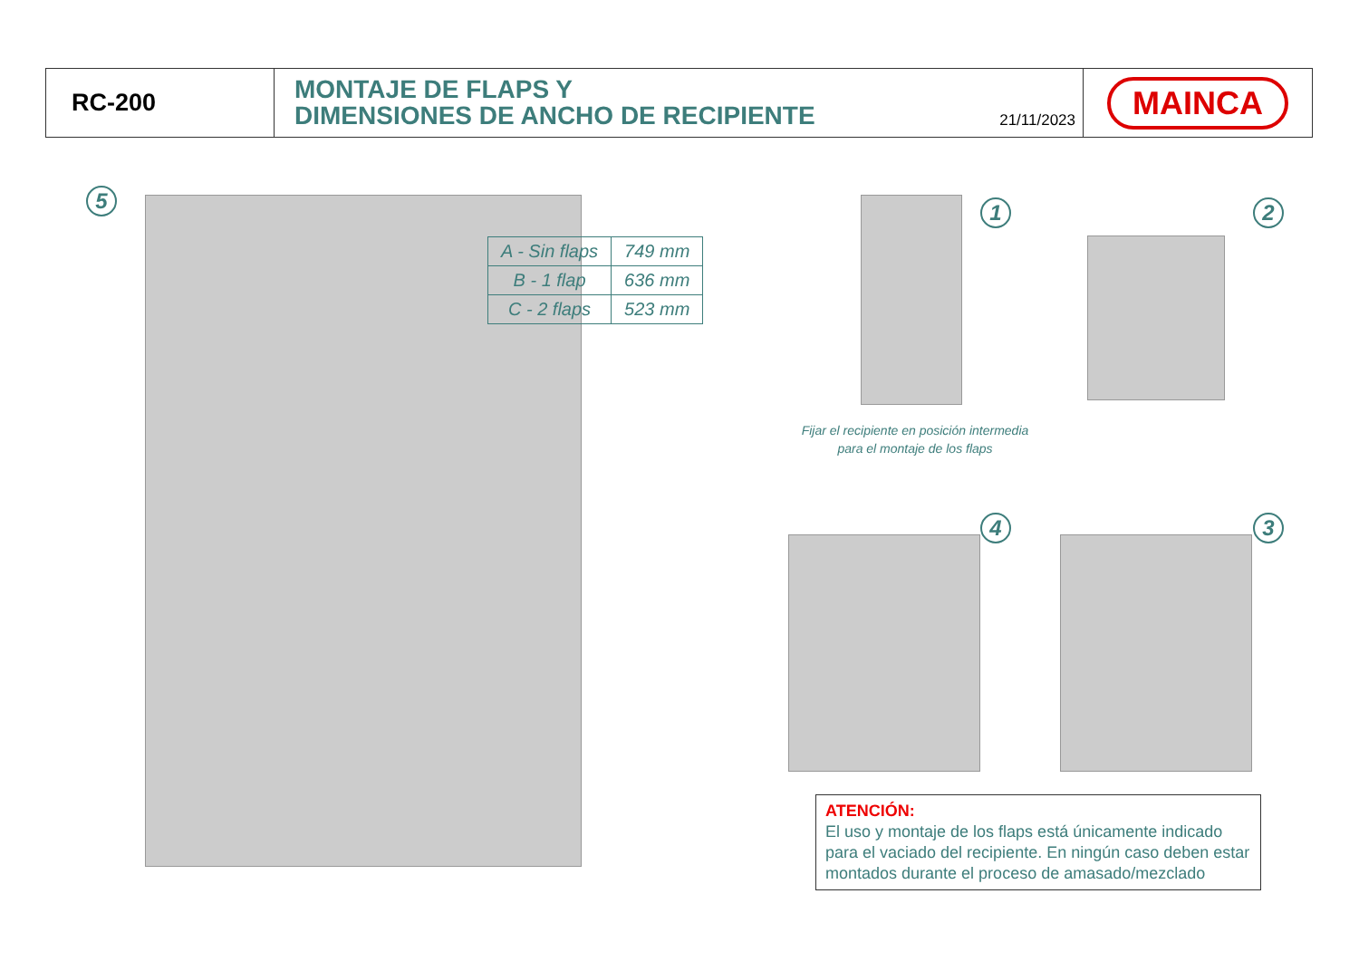RC-200
MONTAJE DE FLAPS Y
DIMENSIONES DE ANCHO DE RECIPIENTE
21/11/2023
MAINCA
5
| A - Sin flaps | 749 mm |
| B - 1 flap | 636 mm |
| C - 2 flaps | 523 mm |
1 2
Fijar el recipiente en posición intermedia para el montaje de los flaps
4 3
ATENCIÓN:
El uso y montaje de los flaps está únicamente indicado para el vaciado del recipiente. En ningún caso deben estar montados durante el proceso de amasado/mezclado